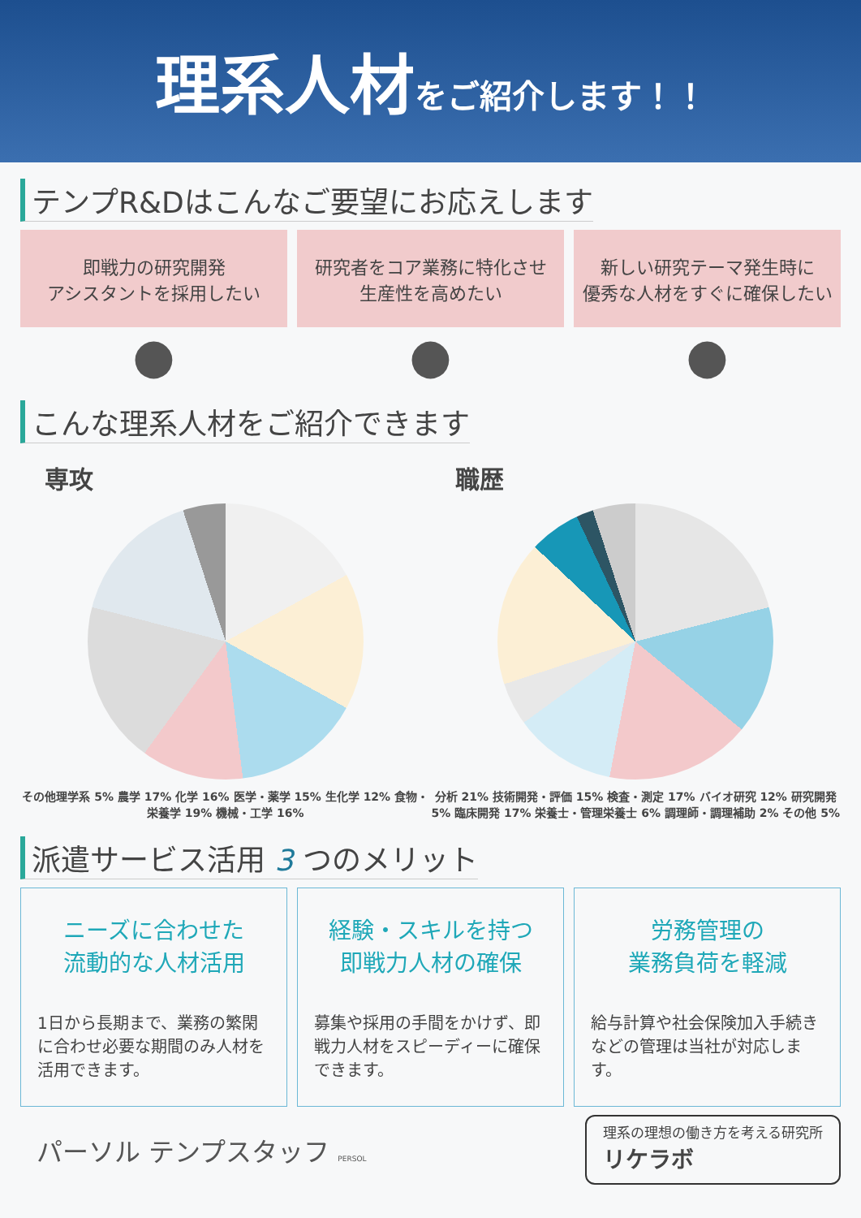理系人材 をご紹介します！！
テンプR&Dはこんなご要望にお応えします
即戦力の研究開発
アシスタントを採用したい
研究者をコア業務に特化させ
生産性を高めたい
新しい研究テーマ発生時に
優秀な人材をすぐに確保したい
● ● ●
こんな理系人材をご紹介できます
専攻
その他理学系 5% 農学 17% 化学 16% 医学・薬学 15% 生化学 12% 食物・栄養学 19% 機械・工学 16%
職歴
分析 21% 技術開発・評価 15% 検査・測定 17% バイオ研究 12% 研究開発 5% 臨床開発 17% 栄養士・管理栄養士 6% 調理師・調理補助 2% その他 5%
派遣サービス活用 3 つのメリット
ニーズに合わせた
流動的な人材活用
1日から長期まで、業務の繁閑に合わせ必要な期間のみ人材を活用できます。
経験・スキルを持つ
即戦力人材の確保
募集や採用の手間をかけず、即戦力人材をスピーディーに確保できます。
労務管理の
業務負荷を軽減
給与計算や社会保険加入手続きなどの管理は当社が対応します。
パーソル テンプスタッフ PERSOL
理系の理想の働き方を考える研究所
リケラボ